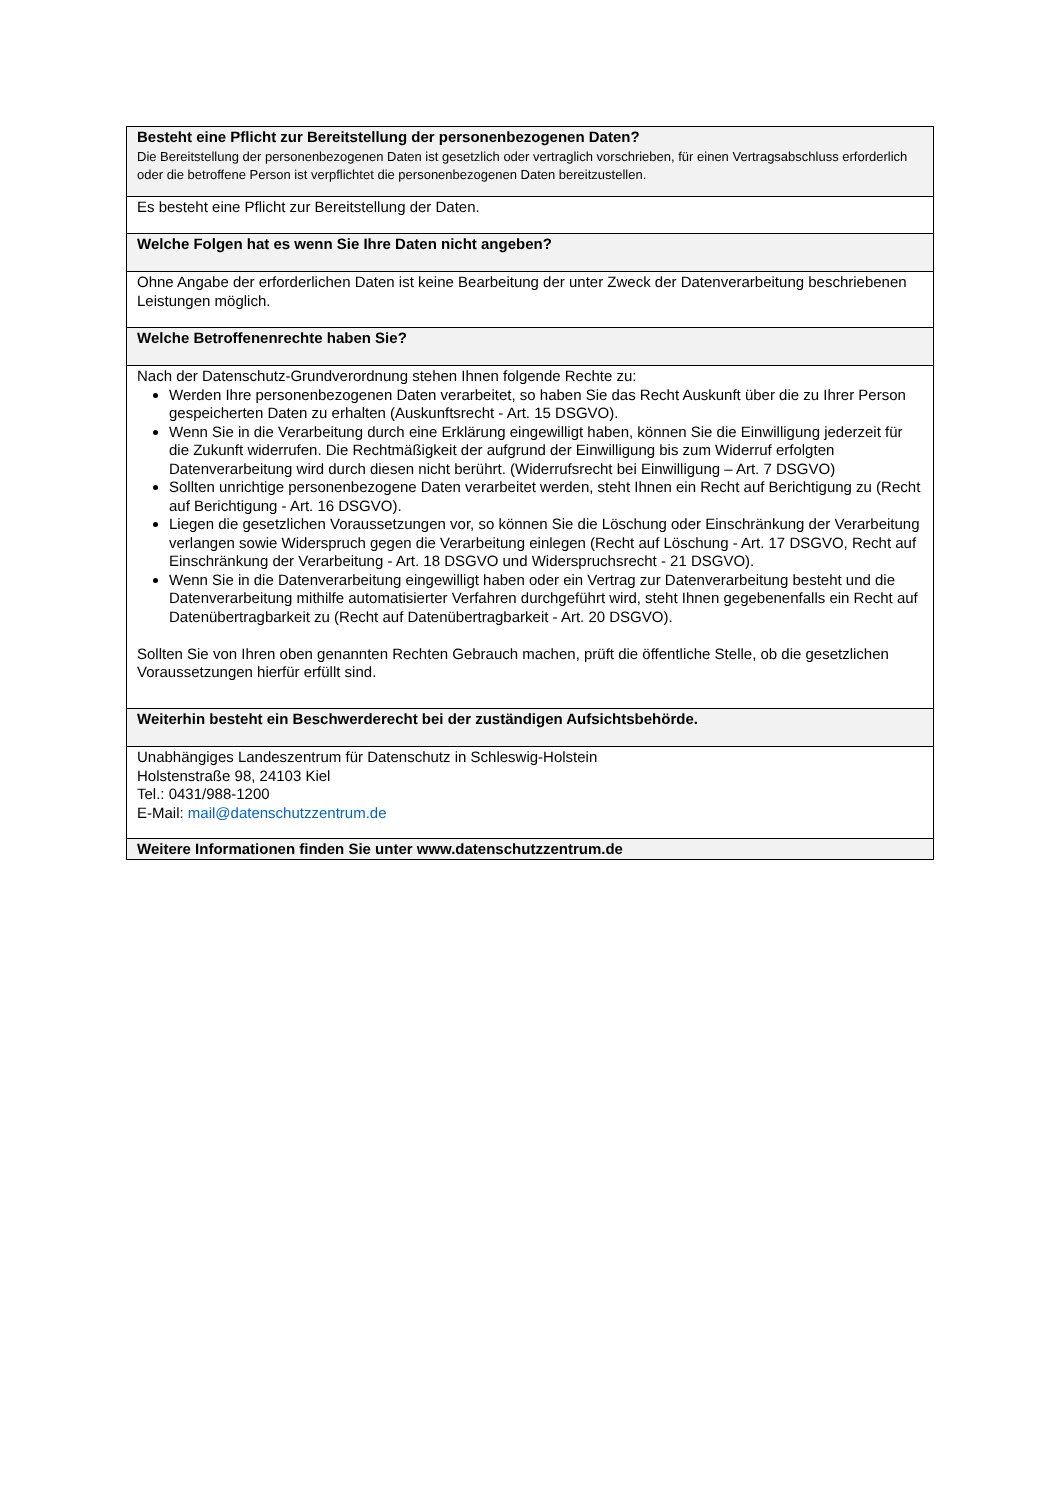| Besteht eine Pflicht zur Bereitstellung der personenbezogenen Daten? Die Bereitstellung der personenbezogenen Daten ist gesetzlich oder vertraglich vorschrieben, für einen Vertragsabschluss erforderlich oder die betroffene Person ist verpflichtet die personenbezogenen Daten bereitzustellen. |
| Es besteht eine Pflicht zur Bereitstellung der Daten. |
| Welche Folgen hat es wenn Sie Ihre Daten nicht angeben? |
| Ohne Angabe der erforderlichen Daten ist keine Bearbeitung der unter Zweck der Datenverarbeitung beschriebenen Leistungen möglich. |
| Welche Betroffenenrechte haben Sie? |
| Nach der Datenschutz-Grundverordnung stehen Ihnen folgende Rechte zu: Werden Ihre personenbezogenen Daten verarbeitet, so haben Sie das Recht Auskunft über die zu Ihrer Person gespeicherten Daten zu erhalten (Auskunftsrecht - Art. 15 DSGVO). Wenn Sie in die Verarbeitung durch eine Erklärung eingewilligt haben, können Sie die Einwilligung jederzeit für die Zukunft widerrufen. Die Rechtmäßigkeit der aufgrund der Einwilligung bis zum Widerruf erfolgten Datenverarbeitung wird durch diesen nicht berührt. (Widerrufsrecht bei Einwilligung – Art. 7 DSGVO) Sollten unrichtige personenbezogene Daten verarbeitet werden, steht Ihnen ein Recht auf Berichtigung zu (Recht auf Berichtigung - Art. 16 DSGVO). Liegen die gesetzlichen Voraussetzungen vor, so können Sie die Löschung oder Einschränkung der Verarbeitung verlangen sowie Widerspruch gegen die Verarbeitung einlegen (Recht auf Löschung - Art. 17 DSGVO, Recht auf Einschränkung der Verarbeitung - Art. 18 DSGVO und Widerspruchsrecht - 21 DSGVO). Wenn Sie in die Datenverarbeitung eingewilligt haben oder ein Vertrag zur Datenverarbeitung besteht und die Datenverarbeitung mithilfe automatisierter Verfahren durchgeführt wird, steht Ihnen gegebenenfalls ein Recht auf Datenübertragbarkeit zu (Recht auf Datenübertragbarkeit - Art. 20 DSGVO). Sollten Sie von Ihren oben genannten Rechten Gebrauch machen, prüft die öffentliche Stelle, ob die gesetzlichen Voraussetzungen hierfür erfüllt sind. |
| Weiterhin besteht ein Beschwerderecht bei der zuständigen Aufsichtsbehörde. |
| Unabhängiges Landeszentrum für Datenschutz in Schleswig-Holstein Holstenstraße 98, 24103 Kiel Tel.: 0431/988-1200 E-Mail: mail@datenschutzzentrum.de |
| Weitere Informationen finden Sie unter www.datenschutzzentrum.de |